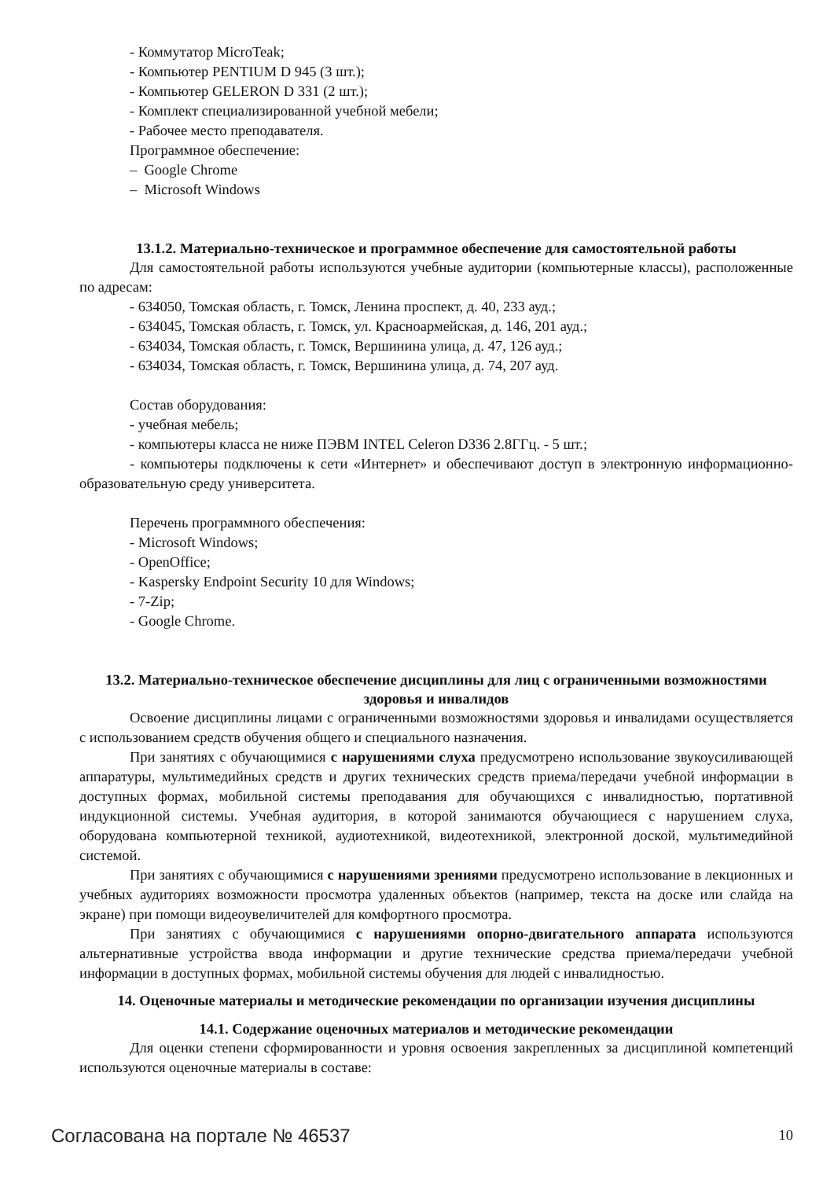- Коммутатор MicroTeak;
- Компьютер PENTIUM D 945 (3 шт.);
- Компьютер GELERON D 331 (2 шт.);
- Комплект специализированной учебной мебели;
- Рабочее место преподавателя.
Программное обеспечение:
– Google Chrome
– Microsoft Windows
13.1.2. Материально-техническое и программное обеспечение для самостоятельной работы
Для самостоятельной работы используются учебные аудитории (компьютерные классы), расположенные по адресам:
- 634050, Томская область, г. Томск, Ленина проспект, д. 40, 233 ауд.;
- 634045, Томская область, г. Томск, ул. Красноармейская, д. 146, 201 ауд.;
- 634034, Томская область, г. Томск, Вершинина улица, д. 47, 126 ауд.;
- 634034, Томская область, г. Томск, Вершинина улица, д. 74, 207 ауд.
Состав оборудования:
- учебная мебель;
- компьютеры класса не ниже ПЭВМ INTEL Celeron D336 2.8ГГц. - 5 шт.;
- компьютеры подключены к сети «Интернет» и обеспечивают доступ в электронную информационно-образовательную среду университета.
Перечень программного обеспечения:
- Microsoft Windows;
- OpenOffice;
- Kaspersky Endpoint Security 10 для Windows;
- 7-Zip;
- Google Chrome.
13.2. Материально-техническое обеспечение дисциплины для лиц с ограниченными возможностями здоровья и инвалидов
Освоение дисциплины лицами с ограниченными возможностями здоровья и инвалидами осуществляется с использованием средств обучения общего и специального назначения.
При занятиях с обучающимися с нарушениями слуха предусмотрено использование звукоусиливающей аппаратуры, мультимедийных средств и других технических средств приема/передачи учебной информации в доступных формах, мобильной системы преподавания для обучающихся с инвалидностью, портативной индукционной системы. Учебная аудитория, в которой занимаются обучающиеся с нарушением слуха, оборудована компьютерной техникой, аудиотехникой, видеотехникой, электронной доской, мультимедийной системой.
При занятиях с обучающимися с нарушениями зрениями предусмотрено использование в лекционных и учебных аудиториях возможности просмотра удаленных объектов (например, текста на доске или слайда на экране) при помощи видеоувеличителей для комфортного просмотра.
При занятиях с обучающимися с нарушениями опорно-двигательного аппарата используются альтернативные устройства ввода информации и другие технические средства приема/передачи учебной информации в доступных формах, мобильной системы обучения для людей с инвалидностью.
14. Оценочные материалы и методические рекомендации по организации изучения дисциплины
14.1. Содержание оценочных материалов и методические рекомендации
Для оценки степени сформированности и уровня освоения закрепленных за дисциплиной компетенций используются оценочные материалы в составе:
Согласована на портале № 46537 10